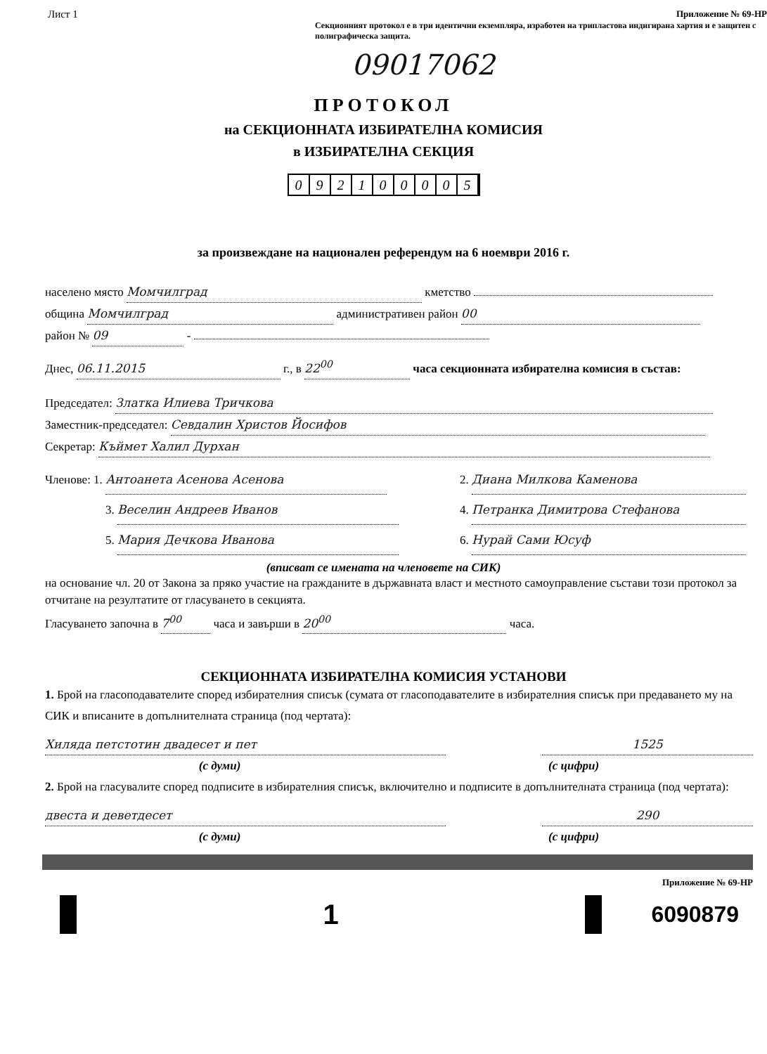Лист 1 Приложение № 69-НР
Секционният протокол е в три идентични екземпляра, изработен на трипластова индигирана хартия и е защитен с полиграфическа защита.
09017062
ПРОТОКОЛ
на СЕКЦИОННАТА ИЗБИРАТЕЛНА КОМИСИЯ
в ИЗБИРАТЕЛНА СЕКЦИЯ
092100005
за произвеждане на национален референдум на 6 ноември 2016 г.
населено място Момчилград кметство
община Момчилград административен район 00
район № 09 -
Днес, 06.11.2015 г., в 22<sup>00</sup> часа секционната избирателна комисия в състав:
Председател: Златка Илиева Тричкова
Заместник-председател: Севдалин Христов Йосифов
Секретар: Къймет Халил Дурхан
Членове: 1. Антоанета Асенова Асенова
2. Диана Милкова Каменова
3. Веселин Андреев Иванов
4. Петранка Димитрова Стефанова
5. Мария Дечкова Иванова
6. Нурай Сами Юсуф
(вписват се имената на членовете на СИК)
на основание чл. 20 от Закона за пряко участие на гражданите в държавната власт и местното самоуправление състави този протокол за отчитане на резултатите от гласуването в секцията.
Гласуването започна в 7<sup>00</sup> часа и завърши в 20<sup>00</sup> часа.
СЕКЦИОННАТА ИЗБИРАТЕЛНА КОМИСИЯ УСТАНОВИ
1. Брой на гласоподавателите според избирателния списък (сумата от гласоподавателите в избирателния списък при предаването му на СИК и вписаните в допълнителната страница (под чертата):
Хиляда петстотин двадесет и пет 1525
(с думи) (с цифри)
2. Брой на гласувалите според подписите в избирателния списък, включително и подписите в допълнителната страница (под чертата):
двеста и деветдесет 290
(с думи) (с цифри)
Приложение № 69-НР
1
6090879